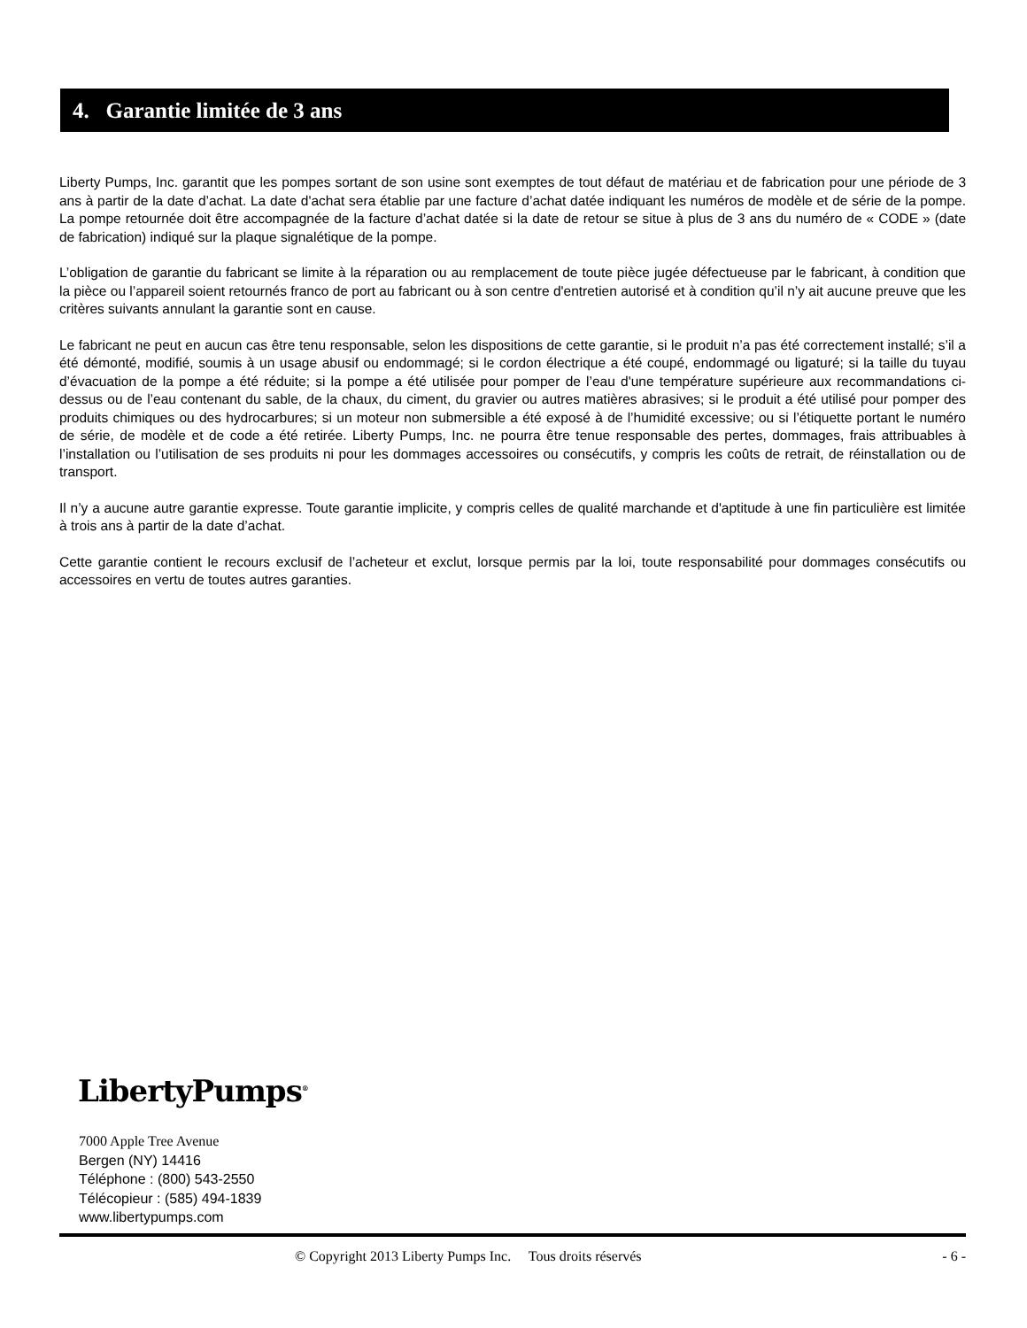4. Garantie limitée de 3 ans
Liberty Pumps, Inc. garantit que les pompes sortant de son usine sont exemptes de tout défaut de matériau et de fabrication pour une période de 3 ans à partir de la date d’achat. La date d'achat sera établie par une facture d’achat datée indiquant les numéros de modèle et de série de la pompe. La pompe retournée doit être accompagnée de la facture d’achat datée si la date de retour se situe à plus de 3 ans du numéro de « CODE » (date de fabrication) indiqué sur la plaque signalétique de la pompe.
L’obligation de garantie du fabricant se limite à la réparation ou au remplacement de toute pièce jugée défectueuse par le fabricant, à condition que la pièce ou l’appareil soient retournés franco de port au fabricant ou à son centre d'entretien autorisé et à condition qu’il n’y ait aucune preuve que les critères suivants annulant la garantie sont en cause.
Le fabricant ne peut en aucun cas être tenu responsable, selon les dispositions de cette garantie, si le produit n’a pas été correctement installé; s’il a été démonté, modifié, soumis à un usage abusif ou endommagé; si le cordon électrique a été coupé, endommagé ou ligaturé; si la taille du tuyau d’évacuation de la pompe a été réduite; si la pompe a été utilisée pour pomper de l’eau d'une température supérieure aux recommandations ci-dessus ou de l’eau contenant du sable, de la chaux, du ciment, du gravier ou autres matières abrasives; si le produit a été utilisé pour pomper des produits chimiques ou des hydrocarbures; si un moteur non submersible a été exposé à de l’humidité excessive; ou si l’étiquette portant le numéro de série, de modèle et de code a été retirée. Liberty Pumps, Inc. ne pourra être tenue responsable des pertes, dommages, frais attribuables à l’installation ou l’utilisation de ses produits ni pour les dommages accessoires ou consécutifs, y compris les coûts de retrait, de réinstallation ou de transport.
Il n’y a aucune autre garantie expresse. Toute garantie implicite, y compris celles de qualité marchande et d'aptitude à une fin particulière est limitée à trois ans à partir de la date d’achat.
Cette garantie contient le recours exclusif de l’acheteur et exclut, lorsque permis par la loi, toute responsabilité pour dommages consécutifs ou accessoires en vertu de toutes autres garanties.
LibertyPumps<sup>®</sup>
7000 Apple Tree Avenue
Bergen (NY) 14416
Téléphone : (800) 543-2550
Télécopieur : (585) 494-1839
www.libertypumps.com
© Copyright 2013 Liberty Pumps Inc. Tous droits réservés - 6 -